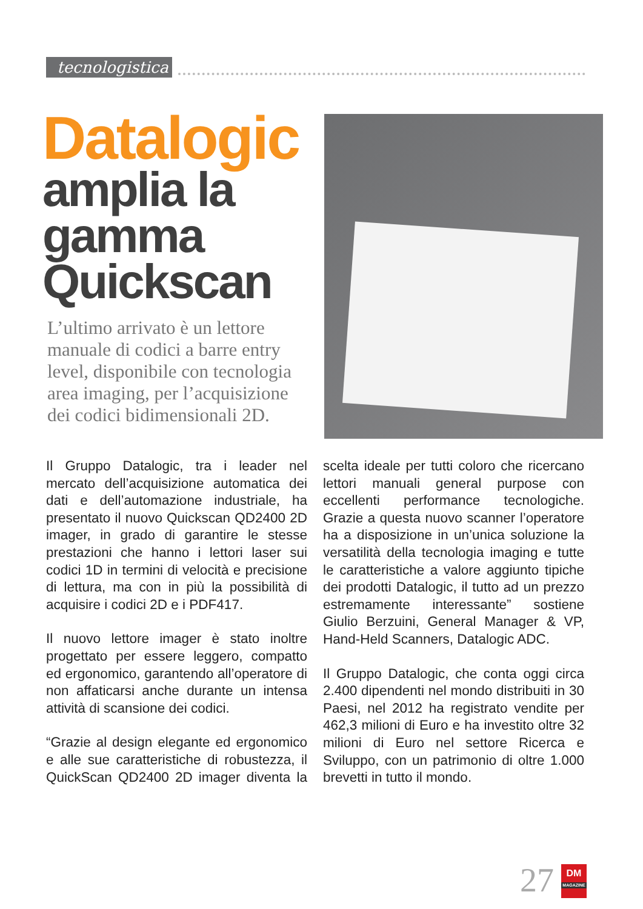tecnologistica
Datalogic
amplia la gamma Quickscan
L’ultimo arrivato è un lettore manuale di codici a barre entry level, disponibile con tecnologia area imaging, per l’acquisizione dei codici bidimensionali 2D.
Il Gruppo Datalogic, tra i leader nel mercato dell’acquisizione automatica dei dati e dell’automazione industriale, ha presentato il nuovo Quickscan QD2400 2D imager, in grado di garantire le stesse prestazioni che hanno i lettori laser sui codici 1D in termini di velocità e precisione di lettura, ma con in più la possibilità di acquisire i codici 2D e i PDF417.
Il nuovo lettore imager è stato inoltre progettato per essere leggero, compatto ed ergonomico, garantendo all’operatore di non affaticarsi anche durante un intensa attività di scansione dei codici.
“Grazie al design elegante ed ergonomico e alle sue caratteristiche di robustezza, il QuickScan QD2400 2D imager diventa la scelta ideale per tutti coloro che ricercano lettori manuali general purpose con eccellenti performance tecnologiche. Grazie a questa nuovo scanner l’operatore ha a disposizione in un’unica soluzione la versatilità della tecnologia imaging e tutte le caratteristiche a valore aggiunto tipiche dei prodotti Datalogic, il tutto ad un prezzo estremamente interessante” sostiene Giulio Berzuini, General Manager & VP, Hand-Held Scanners, Datalogic ADC.
Il Gruppo Datalogic, che conta oggi circa 2.400 dipendenti nel mondo distribuiti in 30 Paesi, nel 2012 ha registrato vendite per 462,3 milioni di Euro e ha investito oltre 32 milioni di Euro nel settore Ricerca e Sviluppo, con un patrimonio di oltre 1.000 brevetti in tutto il mondo.
27
DM
MAGAZINE